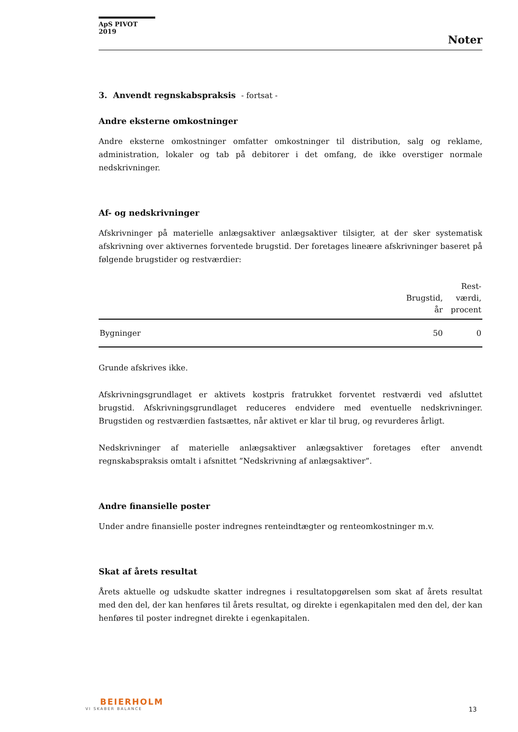ApS PIVOT 2019
Noter
3. Anvendt regnskabspraksis - fortsat -
Andre eksterne omkostninger
Andre eksterne omkostninger omfatter omkostninger til distribution, salg og reklame, administration, lokaler og tab på debitorer i det omfang, de ikke overstiger normale nedskrivninger.
Af- og nedskrivninger
Afskrivninger på materielle anlægsaktiver anlægsaktiver tilsigter, at der sker systematisk afskrivning over aktivernes forventede brugstid. Der foretages lineære afskrivninger baseret på følgende brugstider og restværdier:
| | Brugstid, år | Rest- værdi, procent |
| --- | --- | --- |
| Bygninger | 50 | 0 |
Grunde afskrives ikke.
Afskrivningsgrundlaget er aktivets kostpris fratrukket forventet restværdi ved afsluttet brugstid. Afskrivningsgrundlaget reduceres endvidere med eventuelle nedskrivninger. Brugstiden og restværdien fastsættes, når aktivet er klar til brug, og revurderes årligt.
Nedskrivninger af materielle anlægsaktiver anlægsaktiver foretages efter anvendt regnskabspraksis omtalt i afsnittet ”Nedskrivning af anlægsaktiver”.
Andre finansielle poster
Under andre finansielle poster indregnes renteindtægter og renteomkostninger m.v.
Skat af årets resultat
Årets aktuelle og udskudte skatter indregnes i resultatopgørelsen som skat af årets resultat med den del, der kan henføres til årets resultat, og direkte i egenkapitalen med den del, der kan henføres til poster indregnet direkte i egenkapitalen.
BEIERHOLM
VI SKABER BALANCE
13